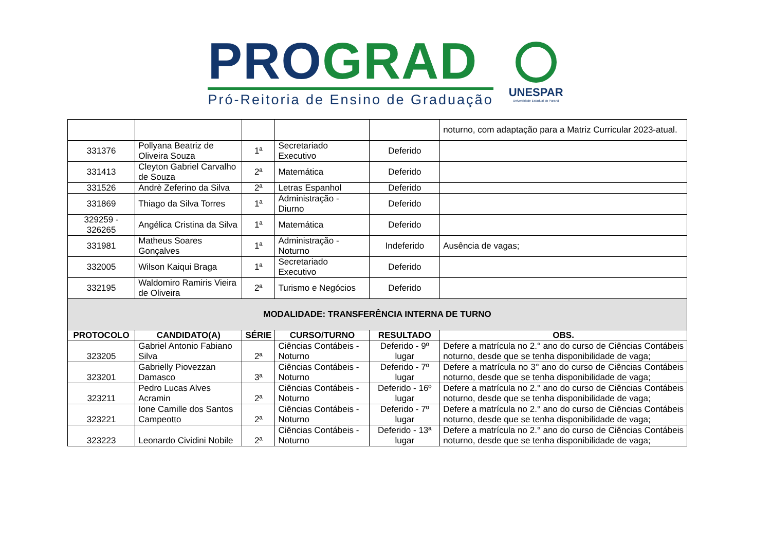PRO GRAD
Pró-Reitoria de Ensino de Graduação
UNESPAR
Universidade Estadual do Paraná
| | | | | | noturno, com adaptação para a Matriz Curricular 2023-atual. |
| 331376 | Pollyana Beatriz de Oliveira Souza | 1ª | Secretariado Executivo | Deferido | |
| 331413 | Cleyton Gabriel Carvalho de Souza | 2ª | Matemática | Deferido | |
| 331526 | Andrè Zeferino da Silva | 2ª | Letras Espanhol | Deferido | |
| 331869 | Thiago da Silva Torres | 1ª | Administração - Diurno | Deferido | |
| 329259 - 326265 | Angélica Cristina da Silva | 1ª | Matemática | Deferido | |
| 331981 | Matheus Soares Gonçalves | 1ª | Administração - Noturno | Indeferido | Ausência de vagas; |
| 332005 | Wilson Kaiqui Braga | 1ª | Secretariado Executivo | Deferido | |
| 332195 | Waldomiro Ramiris Vieira de Oliveira | 2ª | Turismo e Negócios | Deferido | |
| MODALIDADE: TRANSFERÊNCIA INTERNA DE TURNO | | | | | |
| PROTOCOLO | CANDIDATO(A) | SÉRIE | CURSO/TURNO | RESULTADO | OBS. |
| 323205 | Gabriel Antonio Fabiano Silva | 2ª | Ciências Contábeis - Noturno | Deferido - 9º lugar | Defere a matrícula no 2.° ano do curso de Ciências Contábeis noturno, desde que se tenha disponibilidade de vaga; |
| 323201 | Gabrielly Piovezzan Damasco | 3ª | Ciências Contábeis - Noturno | Deferido - 7º lugar | Defere a matrícula no 3° ano do curso de Ciências Contábeis noturno, desde que se tenha disponibilidade de vaga; |
| 323211 | Pedro Lucas Alves Acramin | 2ª | Ciências Contábeis - Noturno | Deferido - 16º lugar | Defere a matrícula no 2.° ano do curso de Ciências Contábeis noturno, desde que se tenha disponibilidade de vaga; |
| 323221 | Ione Camille dos Santos Campeotto | 2ª | Ciências Contábeis - Noturno | Deferido - 7º lugar | Defere a matrícula no 2.° ano do curso de Ciências Contábeis noturno, desde que se tenha disponibilidade de vaga; |
| 323223 | Leonardo Cividini Nobile | 2ª | Ciências Contábeis - Noturno | Deferido - 13ª lugar | Defere a matrícula no 2.° ano do curso de Ciências Contábeis noturno, desde que se tenha disponibilidade de vaga; |